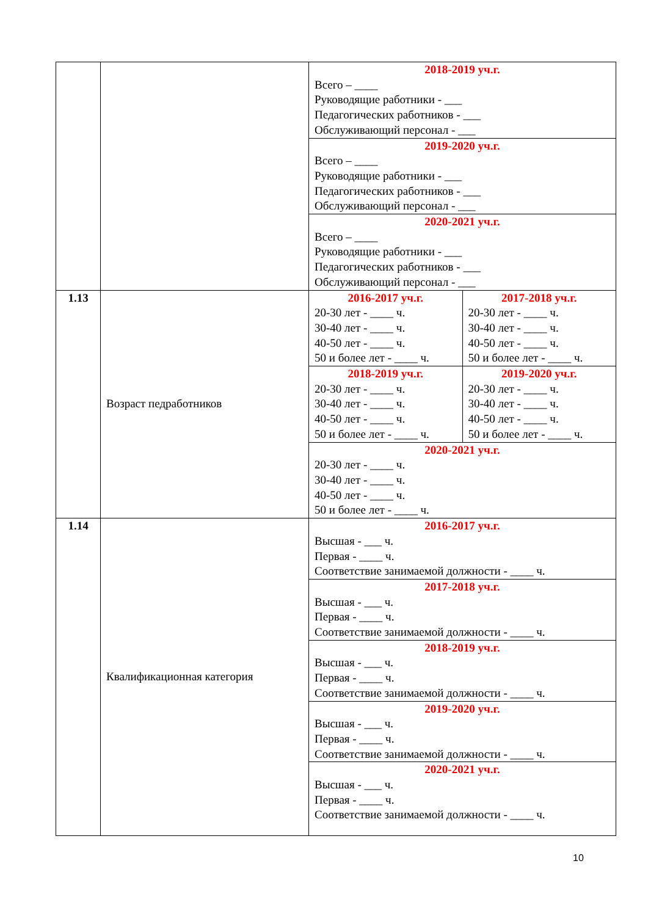| | | 2018-2019 уч.г. Всего – ____ Руководящие работники - ___ Педагогических работников - ___ Обслуживающий персонал - ___ | |
| | | 2019-2020 уч.г. Всего – ____ Руководящие работники - ___ Педагогических работников - ___ Обслуживающий персонал - ___ | |
| | | 2020-2021 уч.г. Всего – ____ Руководящие работники - ___ Педагогических работников - ___ Обслуживающий персонал - ___ | |
| 1.13 | Возраст педработников | 2016-2017 уч.г. 20-30 лет - ____ ч. 30-40 лет - ____ ч. 40-50 лет - ____ ч. 50 и более лет - ____ ч. | 2017-2018 уч.г. 20-30 лет - ____ ч. 30-40 лет - ____ ч. 40-50 лет - ____ ч. 50 и более лет - ____ ч. |
| | | 2018-2019 уч.г. 20-30 лет - ____ ч. 30-40 лет - ____ ч. 40-50 лет - ____ ч. 50 и более лет - ____ ч. | 2019-2020 уч.г. 20-30 лет - ____ ч. 30-40 лет - ____ ч. 40-50 лет - ____ ч. 50 и более лет - ____ ч. |
| | | 2020-2021 уч.г. 20-30 лет - ____ ч. 30-40 лет - ____ ч. 40-50 лет - ____ ч. 50 и более лет - ____ ч. | |
| 1.14 | Квалификационная категория | 2016-2017 уч.г. Высшая - ___ ч. Первая - ____ ч. Соответствие занимаемой должности - ____ ч. | |
| | | 2017-2018 уч.г. Высшая - ___ ч. Первая - ____ ч. Соответствие занимаемой должности - ____ ч. | |
| | | 2018-2019 уч.г. Высшая - ___ ч. Первая - ____ ч. Соответствие занимаемой должности - ____ ч. | |
| | | 2019-2020 уч.г. Высшая - ___ ч. Первая - ____ ч. Соответствие занимаемой должности - ____ ч. | |
| | | 2020-2021 уч.г. Высшая - ___ ч. Первая - ____ ч. Соответствие занимаемой должности - ____ ч. | |
10